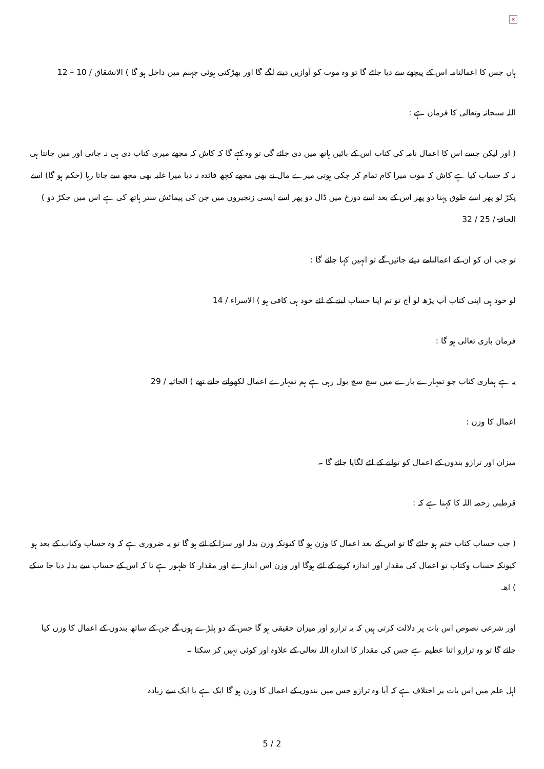×
ہاں جس کا اعمالنامہ اس کے پیچھے سے دیا جائے گا تو وہ موت کو آوازیں دینے لگے گا اور بھڑکتی ہوئی جہنم میں داخل ہو گا ) الانشقاق / 10 – 12
اللہ سبحانہ وتعالی کا فرمان ہے :
( اور لیکن جسے اس کا اعمال نامہ کی کتاب اس کے بائیں ہاتھ میں دی جائے گی تو وہ کہے گا کہ کاش کہ مجھے میری کتاب دی ہی نہ جاتی اور میں جانتا ہی نہ کہ حساب کیا ہے کاش کہ موت میرا کام تمام کر چکی ہوتی میرے مال نے بھی مجھے کچھ فائدہ نہ دیا میرا غلبہ بھی مجھ سے جاتا رہا (حکم ہو گا) اسے پکڑ لو پھر اسے طوق پہنا دو پھر اس کے بعد اسے دوزخ میں ڈال دو پھر اسے ایسی زنجیروں میں جن کی پیمائش ستر ہاتھ کی ہے اس میں جکڑ دو ) الحاقۃ / 25 / 32
تو جب ان کو ان کے اعمالنامے دیئے جائیں گے تو انہیں کہا جائے گا :
لو خود ہی اپنی کتاب آپ پڑھ لو آج تو تم اپنا حساب لینے کے لئے خود ہی کافی ہو ) الاسراء / 14
فرمان باری تعالی ہو گا :
یہ ہے ہماری کتاب جو تمہارے بارے میں سچ سچ بول رہی ہے ہم تمہارے اعمال لکھواتے جاتے تھے ) الجاثیہ / 29
اعمال کا وزن :
میزان اور ترازو بندوں کے اعمال کو تولنے کے لئے لگایا جائے گا ۔
قرطبی رحمہ اللہ کا کہنا ہے کہ :
( جب حساب کتاب ختم ہو جائے گا تو اس کے بعد اعمال کا وزن ہو گا کیونکہ وزن بدلہ اور سزا کے لئے ہو گا تو یہ ضروری ہے کہ وہ حساب وکتاب کے بعد ہو کیونکہ حساب وکتاب تو اعمال کی مقدار اور اندازہ کرنے کے لئے ہوگا اور وزن اس اندازے اور مقدار کا ظہور ہے تا کہ اس کے حساب سے بدلہ دیا جا سکے ) اھـ
اور شرعی نصوص اس بات پر دلالت کرتی ہیں کہ یہ ترازو اور میزان حقیقی ہو گا جس کے دو پلڑے ہوں گے جن کے ساتھ بندوں کے اعمال کا وزن کیا جائے گا تو وہ ترازو اتنا عظیم ہے جس کی مقدار کا اندازہ اللہ تعالی کے علاوہ اور کوئی نہیں کر سکتا ۔
اہل علم میں اس بات پر اختلاف ہے کہ آیا وہ ترازو جس میں بندوں کے اعمال کا وزن ہو گا ایک ہے یا ایک سے زیادہ
5 / 2